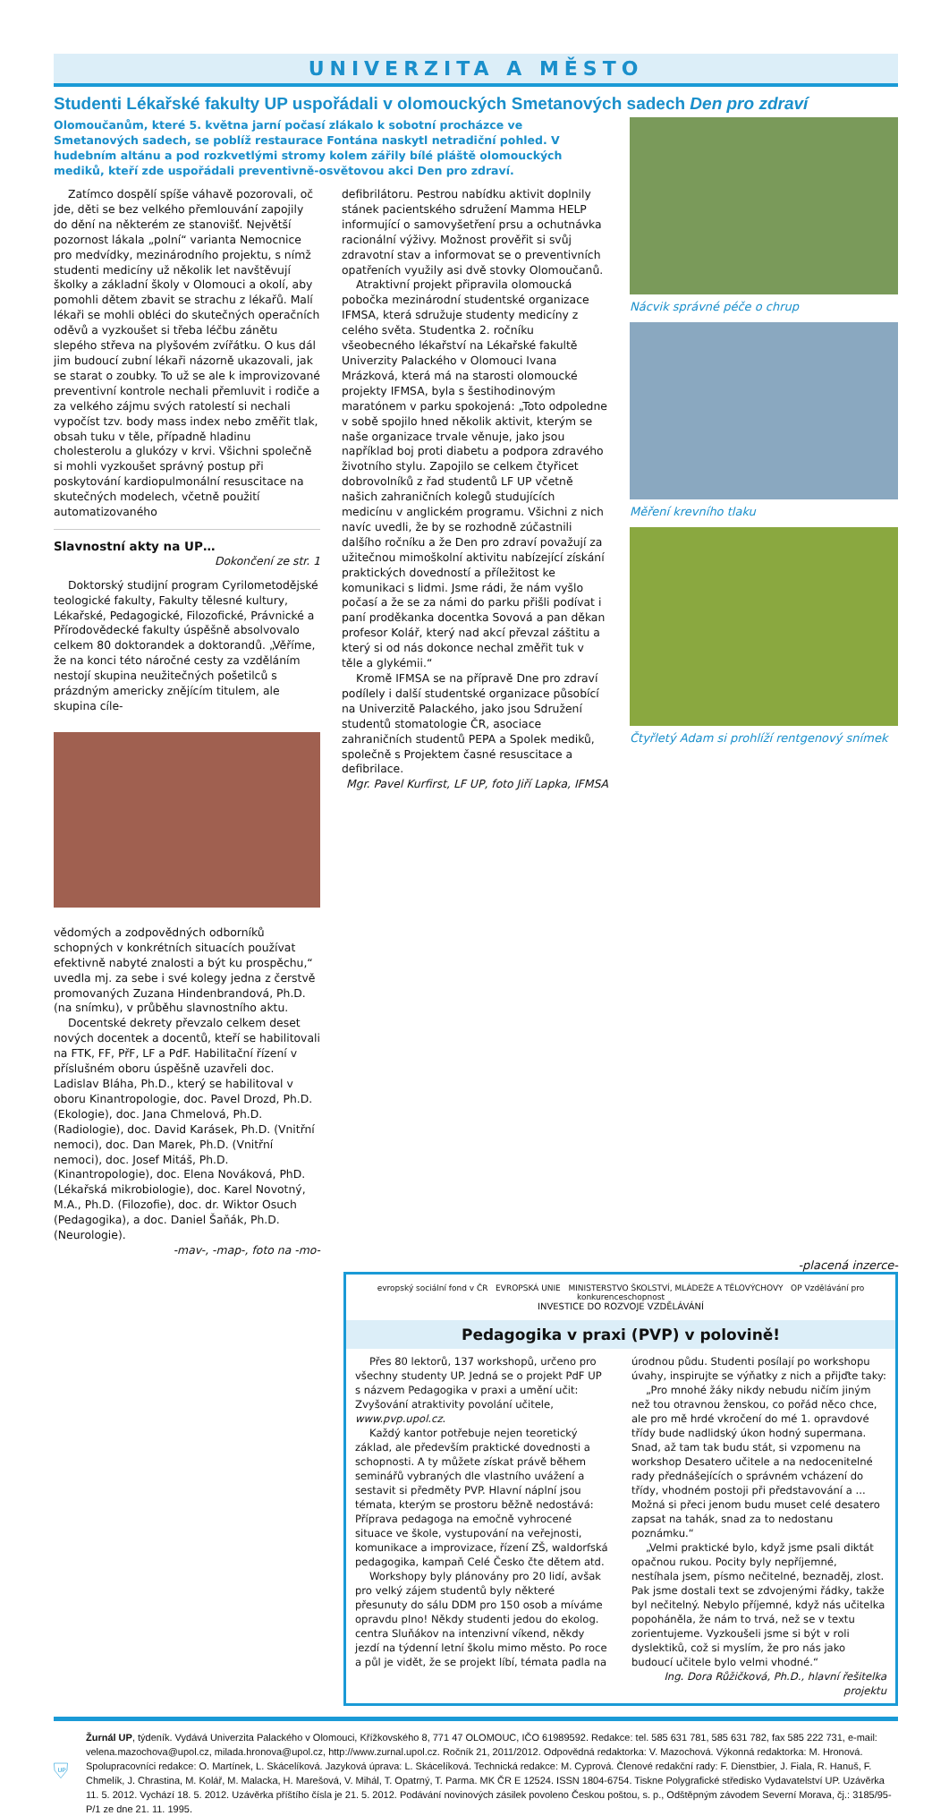UNIVERZITA A MĚSTO
Studenti Lékařské fakulty UP uspořádali v olomouckých Smetanových sadech Den pro zdraví
Olomoučanům, které 5. května jarní počasí zlákalo k sobotní procházce ve Smetanových sadech, se poblíž restaurace Fontána naskytl netradiční pohled. V hudebním altánu a pod rozkvetlými stromy kolem zářily bílé pláště olomouckých mediků, kteří zde uspořádali preventivně-osvětovou akci Den pro zdraví.
Zatímco dospělí spíše váhavě pozorovali, oč jde, děti se bez velkého přemlouvání zapojily do dění na některém ze stanovišť. Největší pozornost lákala „polní“ varianta Nemocnice pro medvídky, mezinárodního projektu, s nímž studenti medicíny už několik let navštěvují školky a základní školy v Olomouci a okolí, aby pomohli dětem zbavit se strachu z lékařů. Malí lékaři se mohli obléci do skutečných operačních oděvů a vyzkoušet si třeba léčbu zánětu slepého střeva na plyšovém zvířátku. O kus dál jim budoucí zubní lékaři názorně ukazovali, jak se starat o zoubky. To už se ale k improvizované preventivní kontrole nechali přemluvit i rodiče a za velkého zájmu svých ratolestí si nechali vypočíst tzv. body mass index nebo změřit tlak, obsah tuku v těle, případně hladinu cholesterolu a glukózy v krvi. Všichni společně si mohli vyzkoušet správný postup při poskytování kardiopulmonální resuscitace na skutečných modelech, včetně použití automatizovaného
Slavnostní akty na UP…
Dokončení ze str. 1
Doktorský studijní program Cyrilometodějské teologické fakulty, Fakulty tělesné kultury, Lékařské, Pedagogické, Filozofické, Právnické a Přírodovědecké fakulty úspěšně absolvovalo celkem 80 doktorandek a doktorandů. „Věříme, že na konci této náročné cesty za vzděláním nestojí skupina neužitečných pošetilců s prázdným americky znějícím titulem, ale skupina cíle-
vědomých a zodpovědných odborníků schopných v konkrétních situacích používat efektivně nabyté znalosti a být ku prospěchu,“ uvedla mj. za sebe i své kolegy jedna z čerstvě promovaných Zuzana Hindenbrandová, Ph.D. (na snímku), v průběhu slavnostního aktu.
Docentské dekrety převzalo celkem deset nových docentek a docentů, kteří se habilitovali na FTK, FF, PřF, LF a PdF. Habilitační řízení v příslušném oboru úspěšně uzavřeli doc. Ladislav Bláha, Ph.D., který se habilitoval v oboru Kinantropologie, doc. Pavel Drozd, Ph.D. (Ekologie), doc. Jana Chmelová, Ph.D. (Radiologie), doc. David Karásek, Ph.D. (Vnitřní nemoci), doc. Dan Marek, Ph.D. (Vnitřní nemoci), doc. Josef Mitáš, Ph.D. (Kinantropologie), doc. Elena Nováková, PhD. (Lékařská mikrobiologie), doc. Karel Novotný, M.A., Ph.D. (Filozofie), doc. dr. Wiktor Osuch (Pedagogika), a doc. Daniel Šaňák, Ph.D. (Neurologie).
-mav-, -map-, foto na -mo-
defibrilátoru. Pestrou nabídku aktivit doplnily stánek pacientského sdružení Mamma HELP informující o samovyšetření prsu a ochutnávka racionální výživy. Možnost prověřit si svůj zdravotní stav a informovat se o preventivních opatřeních využily asi dvě stovky Olomoučanů.
Atraktivní projekt připravila olomoucká pobočka mezinárodní studentské organizace IFMSA, která sdružuje studenty medicíny z celého světa. Studentka 2. ročníku všeobecného lékařství na Lékařské fakultě Univerzity Palackého v Olomouci Ivana Mrázková, která má na starosti olomoucké projekty IFMSA, byla s šestihodinovým maratónem v parku spokojená: „Toto odpoledne v sobě spojilo hned několik aktivit, kterým se naše organizace trvale věnuje, jako jsou například boj proti diabetu a podpora zdravého životního stylu. Zapojilo se celkem čtyřicet dobrovolníků z řad studentů LF UP včetně našich zahraničních kolegů studujících medicínu v anglickém programu. Všichni z nich navíc uvedli, že by se rozhodně zúčastnili dalšího ročníku a že Den pro zdraví považují za užitečnou mimoškolní aktivitu nabízející získání praktických dovedností a příležitost ke komunikaci s lidmi. Jsme rádi, že nám vyšlo počasí a že se za námi do parku přišli podívat i paní proděkanka docentka Sovová a pan děkan profesor Kolář, který nad akcí převzal záštitu a který si od nás dokonce nechal změřit tuk v těle a glykémii.“
Kromě IFMSA se na přípravě Dne pro zdraví podílely i další studentské organizace působící na Univerzitě Palackého, jako jsou Sdružení studentů stomatologie ČR, asociace zahraničních studentů PEPA a Spolek mediků, společně s Projektem časné resuscitace a defibrilace.
Mgr. Pavel Kurfirst, LF UP, foto Jiří Lapka, IFMSA
Nácvik správné péče o chrup
Měření krevního tlaku
Čtyřletý Adam si prohlíží rentgenový snímek
-placená inzerce-
evropský sociální fond v ČR EVROPSKÁ UNIE MINISTERSTVO ŠKOLSTVÍ, MLÁDEŽE A TĚLOVÝCHOVY OP Vzdělávání pro konkurenceschopnost
INVESTICE DO ROZVOJE VZDĚLÁVÁNÍ
Pedagogika v praxi (PVP) v polovině!
Přes 80 lektorů, 137 workshopů, určeno pro všechny studenty UP. Jedná se o projekt PdF UP s názvem Pedagogika v praxi a umění učit: Zvyšování atraktivity povolání učitele, www.pvp.upol.cz.
Každý kantor potřebuje nejen teoretický základ, ale především praktické dovednosti a schopnosti. A ty můžete získat právě během seminářů vybraných dle vlastního uvážení a sestavit si předměty PVP. Hlavní náplní jsou témata, kterým se prostoru běžně nedostává: Příprava pedagoga na emočně vyhrocené situace ve škole, vystupování na veřejnosti, komunikace a improvizace, řízení ZŠ, waldorfská pedagogika, kampaň Celé Česko čte dětem atd.
Workshopy byly plánovány pro 20 lidí, avšak pro velký zájem studentů byly některé přesunuty do sálu DDM pro 150 osob a míváme opravdu plno! Někdy studenti jedou do ekolog. centra Sluňákov na intenzivní víkend, někdy jezdí na týdenní letní školu mimo město. Po roce a půl je vidět, že se projekt líbí, témata padla na
úrodnou půdu. Studenti posílají po workshopu úvahy, inspirujte se výňatky z nich a přijďte taky:
„Pro mnohé žáky nikdy nebudu ničím jiným než tou otravnou ženskou, co pořád něco chce, ale pro mě hrdé vkročení do mé 1. opravdové třídy bude nadlidský úkon hodný supermana. Snad, až tam tak budu stát, si vzpomenu na workshop Desatero učitele a na nedocenitelné rady přednášejících o správném vcházení do třídy, vhodném postoji při představování a ... Možná si přeci jenom budu muset celé desatero zapsat na tahák, snad za to nedostanu poznámku.“
„Velmi praktické bylo, když jsme psali diktát opačnou rukou. Pocity byly nepříjemné, nestíhala jsem, písmo nečitelné, beznaděj, zlost. Pak jsme dostali text se zdvojenými řádky, takže byl nečitelný. Nebylo příjemné, když nás učitelka popoháněla, že nám to trvá, než se v textu zorientujeme. Vyzkoušeli jsme si být v roli dyslektiků, což si myslím, že pro nás jako budoucí učitele bylo velmi vhodné.“
Ing. Dora Růžičková, Ph.D., hlavní řešitelka projektu
UP
Žurnál UP, týdeník. Vydává Univerzita Palackého v Olomouci, Křížkovského 8, 771 47 OLOMOUC, IČO 61989592. Redakce: tel. 585 631 781, 585 631 782, fax 585 222 731, e-mail: velena.mazochova@upol.cz, milada.hronova@upol.cz, http://www.zurnal.upol.cz. Ročník 21, 2011/2012. Odpovědná redaktorka: V. Mazochová. Výkonná redaktorka: M. Hronová. Spolupracovníci redakce: O. Martínek, L. Skácelíková. Jazyková úprava: L. Skácelíková. Technická redakce: M. Cyprová. Členové redakční rady: F. Dienstbier, J. Fiala, R. Hanuš, F. Chmelík, J. Chrastina, M. Kolář, M. Malacka, H. Marešová, V. Mihál, T. Opatrný, T. Parma. MK ČR E 12524. ISSN 1804-6754. Tiskne Polygrafické středisko Vydavatelství UP. Uzávěrka 11. 5. 2012. Vychází 18. 5. 2012. Uzávěrka příštího čísla je 21. 5. 2012. Podávání novinových zásilek povoleno Českou poštou, s. p., Odštěpným závodem Severní Morava, čj.: 3185/95-P/1 ze dne 21. 11. 1995.